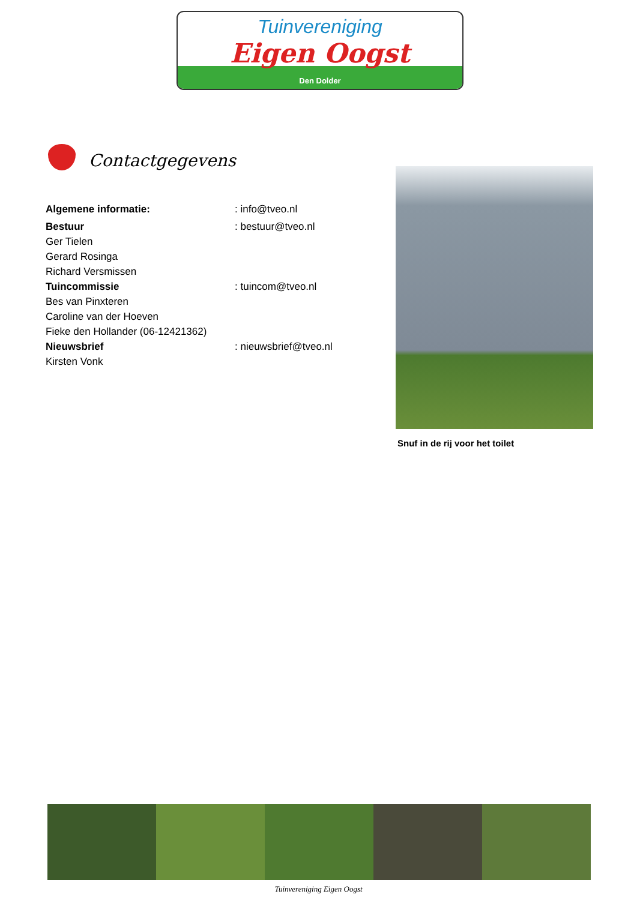Tuinvereniging
Eigen Oogst
Den Dolder
Contactgegevens
Algemene informatie: : info@tveo.nl
Bestuur : bestuur@tveo.nl
Ger Tielen
Gerard Rosinga
Richard Versmissen
Tuincommissie : tuincom@tveo.nl
Bes van Pinxteren
Caroline van der Hoeven
Fieke den Hollander (06-12421362)
Nieuwsbrief : nieuwsbrief@tveo.nl
Kirsten Vonk
Snuf in de rij voor het toilet
Tuinvereniging Eigen Oogst